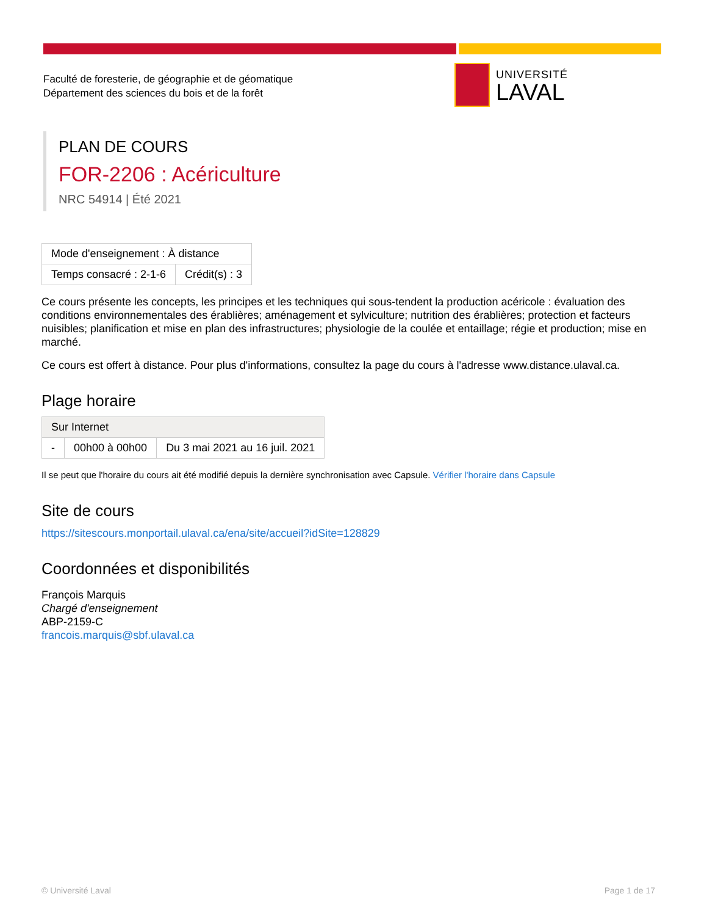Faculté de foresterie, de géographie et de géomatique
Département des sciences du bois et de la forêt
UNIVERSITÉ
LAVAL
PLAN DE COURS
FOR-2206 : Acériculture
NRC 54914 | Été 2021
| Mode d'enseignement : À distance | |
| Temps consacré : 2-1-6 | Crédit(s) : 3 |
Ce cours présente les concepts, les principes et les techniques qui sous-tendent la production acéricole : évaluation des conditions environnementales des érablières; aménagement et sylviculture; nutrition des érablières; protection et facteurs nuisibles; planification et mise en plan des infrastructures; physiologie de la coulée et entaillage; régie et production; mise en marché.
Ce cours est offert à distance. Pour plus d'informations, consultez la page du cours à l'adresse www.distance.ulaval.ca.
Plage horaire
| Sur Internet | | |
| - | 00h00 à 00h00 | Du 3 mai 2021 au 16 juil. 2021 |
Il se peut que l'horaire du cours ait été modifié depuis la dernière synchronisation avec Capsule. Vérifier l'horaire dans Capsule
Site de cours
https://sitescours.monportail.ulaval.ca/ena/site/accueil?idSite=128829
Coordonnées et disponibilités
François Marquis
Chargé d'enseignement
ABP-2159-C
francois.marquis@sbf.ulaval.ca
© Université Laval Page 1 de 17